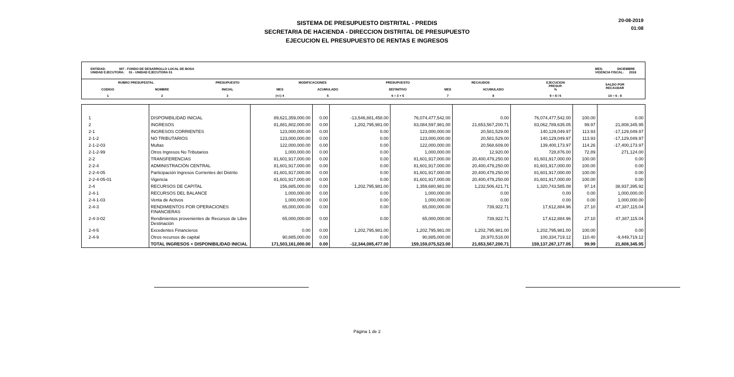SISTEMA DE PRESUPUESTO DISTRITAL - PREDIS
SECRETARIA DE HACIENDA - DIRECCION DISTRITAL DE PRESUPUESTO
EJECUCION EL PRESUPUESTO DE RENTAS E INGRESOS
20-08-2019
01:08
ENTIDAD: 007 - FONDO DE DESARROLLO LOCAL DE BOSA
UNIDAD EJECUTORA: 01 - UNIDAD EJECUTORA 01
MES: DICIEMBRE
VIGENCIA FISCAL: 2018
| RUBRO PRESUPESTAL | | PRESUPUESTO INICIAL | MODIFICACIONES | | PRESUPUESTO DEFINITIVO | RECAUDOS | | EJECUCION PRESUP. % | SALDO POR RECAUDAR |
| --- | --- | --- | --- | --- | --- | --- | --- | --- | --- |
| CODIGO | NOMBRE | | MES | ACUMULADO | | MES | ACUMULADO | | |
| 1 | 2 | 3 | (+/-) 4 | 5 | 6 = 3 + 5 | 7 | 8 | 9 = 8 / 6 | 10 = 6 - 8 |
| 1 | DISPONIBILIDAD INICIAL | 89,621,359,000.00 | 0.00 | -13,546,881,458.00 | 76,074,477,542.00 | 0.00 | 76,074,477,542.00 | 100.00 | 0.00 |
| 2 | INGRESOS | 81,881,802,000.00 | 0.00 | 1,202,795,981.00 | 83,084,597,981.00 | 21,653,567,200.71 | 83,062,789,635.05 | 99.97 | 21,808,345.95 |
| 2-1 | INGRESOS CORRIENTES | 123,000,000.00 | 0.00 | 0.00 | 123,000,000.00 | 20,581,529.00 | 140,129,049.97 | 113.93 | -17,129,049.97 |
| 2-1-2 | NO TRIBUTARIOS | 123,000,000.00 | 0.00 | 0.00 | 123,000,000.00 | 20,581,529.00 | 140,129,049.97 | 113.93 | -17,129,049.97 |
| 2-1-2-03 | Multas | 122,000,000.00 | 0.00 | 0.00 | 122,000,000.00 | 20,568,609.00 | 139,400,173.97 | 114.26 | -17,400,173.97 |
| 2-1-2-99 | Otros Ingresos No Tributarios | 1,000,000.00 | 0.00 | 0.00 | 1,000,000.00 | 12,920.00 | 728,876.00 | 72.89 | 271,124.00 |
| 2-2 | TRANSFERENCIAS | 81,601,917,000.00 | 0.00 | 0.00 | 81,601,917,000.00 | 20,400,479,250.00 | 81,601,917,000.00 | 100.00 | 0.00 |
| 2-2-4 | ADMINISTRACIÓN CENTRAL | 81,601,917,000.00 | 0.00 | 0.00 | 81,601,917,000.00 | 20,400,479,250.00 | 81,601,917,000.00 | 100.00 | 0.00 |
| 2-2-4-05 | Participación Ingresos Corrientes del Distrito | 81,601,917,000.00 | 0.00 | 0.00 | 81,601,917,000.00 | 20,400,479,250.00 | 81,601,917,000.00 | 100.00 | 0.00 |
| 2-2-4-05-01 | Vigencia | 81,601,917,000.00 | 0.00 | 0.00 | 81,601,917,000.00 | 20,400,479,250.00 | 81,601,917,000.00 | 100.00 | 0.00 |
| 2-4 | RECURSOS DE CAPITAL | 156,885,000.00 | 0.00 | 1,202,795,981.00 | 1,359,680,981.00 | 1,232,506,421.71 | 1,320,743,585.08 | 97.14 | 38,937,395.92 |
| 2-4-1 | RECURSOS DEL BALANCE | 1,000,000.00 | 0.00 | 0.00 | 1,000,000.00 | 0.00 | 0.00 | 0.00 | 1,000,000.00 |
| 2-4-1-03 | Venta de Activos | 1,000,000.00 | 0.00 | 0.00 | 1,000,000.00 | 0.00 | 0.00 | 0.00 | 1,000,000.00 |
| 2-4-3 | RENDIMIENTOS POR OPERACIONES FINANCIERAS | 65,000,000.00 | 0.00 | 0.00 | 65,000,000.00 | 739,922.71 | 17,612,884.96 | 27.10 | 47,387,115.04 |
| 2-4-3-02 | Rendimientos provenientes de Recursos de Libre Destinación | 65,000,000.00 | 0.00 | 0.00 | 65,000,000.00 | 739,922.71 | 17,612,884.96 | 27.10 | 47,387,115.04 |
| 2-4-5 | Excedentes Financieros | 0.00 | 0.00 | 1,202,795,981.00 | 1,202,795,981.00 | 1,202,795,981.00 | 1,202,795,981.00 | 100.00 | 0.00 |
| 2-4-9 | Otros recursos de capital | 90,885,000.00 | 0.00 | 0.00 | 90,885,000.00 | 28,970,518.00 | 100,334,719.12 | 110.40 | -9,449,719.12 |
| | TOTAL INGRESOS + DISPONIBILIDAD INICIAL | 171,503,161,000.00 | 0.00 | -12,344,085,477.00 | 159,159,075,523.00 | 21,653,567,200.71 | 159,137,267,177.05 | 99.99 | 21,808,345.95 |
Página 1 de 2